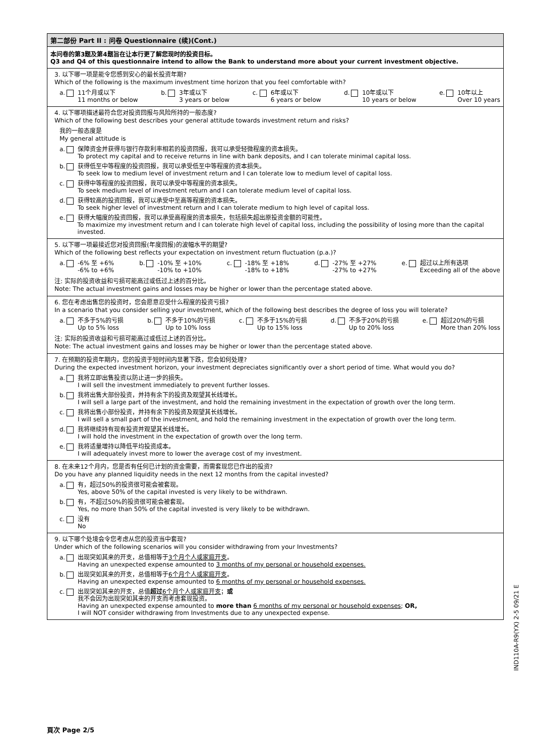第二部份 Part II : 问卷 Questionnaire (续)(Cont.)
本问卷的第3题及第4题旨在让本行更了解您现时的投资目标。
Q3 and Q4 of this questionnaire intend to allow the Bank to understand more about your current investment objective.
3. 以下哪一项是能令您感到安心的最长投资年期?
Which of the following is the maximum investment time horizon that you feel comfortable with?
a. 11个月或以下
11 months or below
b. 3年或以下
3 years or below
c. 6年或以下
6 years or below
d. 10年或以下
10 years or below
e. 10年以上
Over 10 years
4. 以下哪项描述最符合您对投资回报与风险所持的一般态度?
Which of the following best describes your general attitude towards investment return and risks?
我的一般态度是
My general attitude is
a. 保障资金并获得与银行存款利率相若的投资回报，我可以承受轻微程度的资本损失。
To protect my capital and to receive returns in line with bank deposits, and I can tolerate minimal capital loss.
b. 获得低至中等程度的投资回报，我可以承受低至中等程度的资本损失。
To seek low to medium level of investment return and I can tolerate low to medium level of capital loss.
c. 获得中等程度的投资回报，我可以承受中等程度的资本损失。
To seek medium level of investment return and I can tolerate medium level of capital loss.
d. 获得较高的投资回报，我可以承受中至高等程度的资本损失。
To seek higher level of investment return and I can tolerate medium to high level of capital loss.
e. 获得大幅度的投资回报，我可以承受高程度的资本损失，包括损失超出原投资金额的可能性。
To maximize my investment return and I can tolerate high level of capital loss, including the possibility of losing more than the capital invested.
5. 以下哪一项最接近您对投资回报(年度回报)的波幅水平的期望?
Which of the following best reflects your expectation on investment return fluctuation (p.a.)?
a. -6% 至 +6%
-6% to +6%
b. -10% 至 +10%
-10% to +10%
c. -18% 至 +18%
-18% to +18%
d. -27% 至 +27%
-27% to +27%
e. 超过以上所有选项
Exceeding all of the above
注: 实际的投资收益和亏损可能高过或低过上述的百分比。
Note: The actual investment gains and losses may be higher or lower than the percentage stated above.
6. 您在考虑出售您的投资时，您会愿意忍受什么程度的投资亏损?
In a scenario that you consider selling your investment, which of the following best describes the degree of loss you will tolerate?
a. 不多于5%的亏损
Up to 5% loss
b. 不多于10%的亏损
Up to 10% loss
c. 不多于15%的亏损
Up to 15% loss
d. 不多于20%的亏损
Up to 20% loss
e. 超过20%的亏损
More than 20% loss
注: 实际的投资收益和亏损可能高过或低过上述的百分比。
Note: The actual investment gains and losses may be higher or lower than the percentage stated above.
7. 在预期的投资年期内，您的投资于短时间内显著下跌，您会如何处理?
During the expected investment horizon, your investment depreciates significantly over a short period of time. What would you do?
a. 我将立即出售投资以防止进一步的损失。
I will sell the investment immediately to prevent further losses.
b. 我将出售大部份投资，并持有余下的投资及观望其长线增长。
I will sell a large part of the investment, and hold the remaining investment in the expectation of growth over the long term.
c. 我将出售小部份投资，并持有余下的投资及观望其长线增长。
I will sell a small part of the investment, and hold the remaining investment in the expectation of growth over the long term.
d. 我将继续持有现有投资并观望其长线增长。
I will hold the investment in the expectation of growth over the long term.
e. 我将适量增持以降低平均投资成本。
I will adequately invest more to lower the average cost of my investment.
8. 在未来12个月内，您是否有任何已计划的资金需要，而需套现您已作出的投资?
Do you have any planned liquidity needs in the next 12 months from the capital invested?
a. 有，超过50%的投资很可能会被套现。
Yes, above 50% of the capital invested is very likely to be withdrawn.
b. 有，不超过50%的投资很可能会被套现。
Yes, no more than 50% of the capital invested is very likely to be withdrawn.
c. 没有
No
9. 以下哪个处境会令您考虑从您的投资当中套现?
Under which of the following scenarios will you consider withdrawing from your Investments?
a. 出现突如其来的开支，总值相等于3个月个人或家庭开支。
Having an unexpected expense amounted to 3 months of my personal or household expenses.
b. 出现突如其来的开支，总值相等于6个月个人或家庭开支。
Having an unexpected expense amounted to 6 months of my personal or household expenses.
c. 出现突如其来的开支，总值超过 6个月个人或家庭开支；或
我不会因为出现突如其来的开支而考虑套现投资。
Having an unexpected expense amounted to more than 6 months of my personal or household expenses; OR,
I will NOT consider withdrawing from Investments due to any unexpected expense.
頁次 Page 2/5
IND110A-R9(YX) 2-5 09/21 E